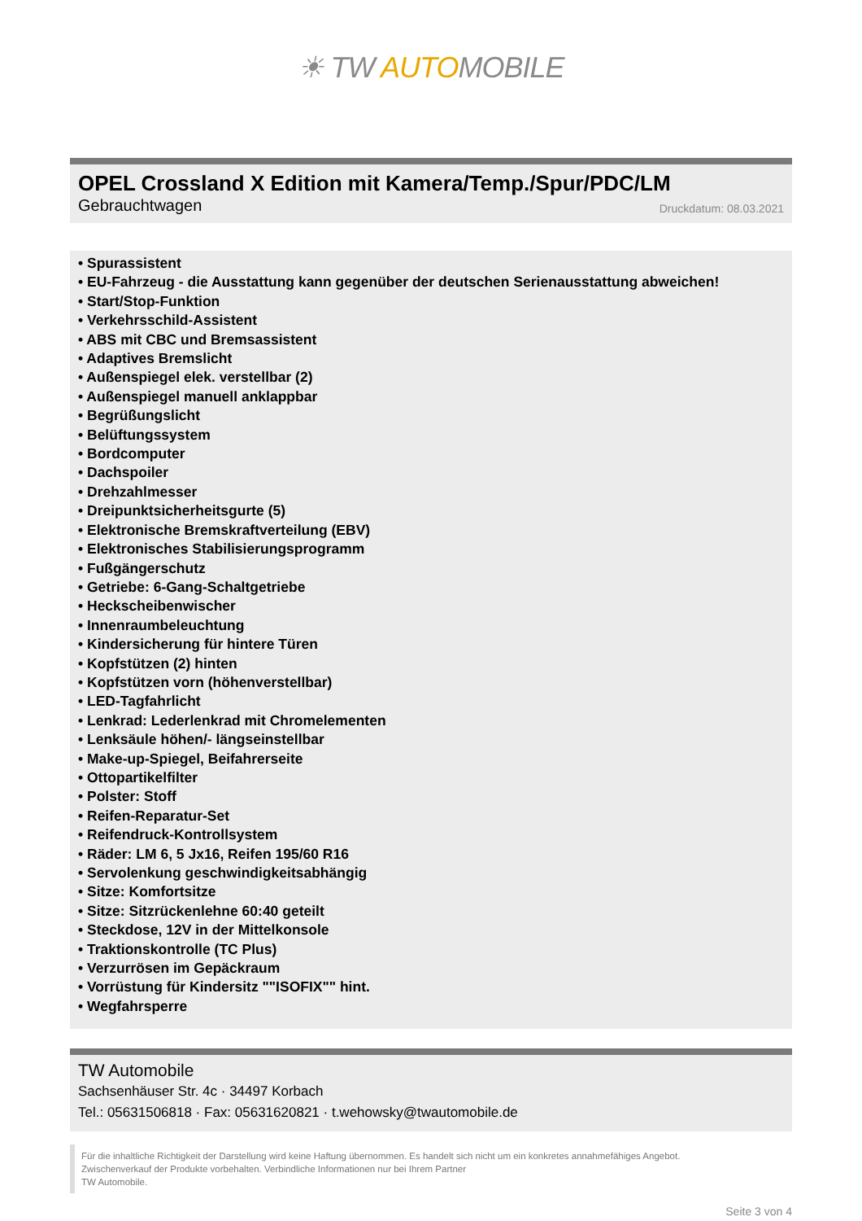☀ TW AUTOMOBILE
OPEL Crossland X Edition mit Kamera/Temp./Spur/PDC/LM
Gebrauchtwagen Druckdatum: 08.03.2021
• Spurassistent
• EU-Fahrzeug - die Ausstattung kann gegenüber der deutschen Serienausstattung abweichen!
• Start/Stop-Funktion
• Verkehrsschild-Assistent
• ABS mit CBC und Bremsassistent
• Adaptives Bremslicht
• Außenspiegel elek. verstellbar (2)
• Außenspiegel manuell anklappbar
• Begrüßungslicht
• Belüftungssystem
• Bordcomputer
• Dachspoiler
• Drehzahlmesser
• Dreipunktsicherheitsgurte (5)
• Elektronische Bremskraftverteilung (EBV)
• Elektronisches Stabilisierungsprogramm
• Fußgängerschutz
• Getriebe: 6-Gang-Schaltgetriebe
• Heckscheibenwischer
• Innenraumbeleuchtung
• Kindersicherung für hintere Türen
• Kopfstützen (2) hinten
• Kopfstützen vorn (höhenverstellbar)
• LED-Tagfahrlicht
• Lenkrad: Lederlenkrad mit Chromelementen
• Lenksäule höhen/- längseinstellbar
• Make-up-Spiegel, Beifahrerseite
• Ottopartikelfilter
• Polster: Stoff
• Reifen-Reparatur-Set
• Reifendruck-Kontrollsystem
• Räder: LM 6, 5 Jx16, Reifen 195/60 R16
• Servolenkung geschwindigkeitsabhängig
• Sitze: Komfortsitze
• Sitze: Sitzrückenlehne 60:40 geteilt
• Steckdose, 12V in der Mittelkonsole
• Traktionskontrolle (TC Plus)
• Verzurrösen im Gepäckraum
• Vorrüstung für Kindersitz ""ISOFIX"" hint.
• Wegfahrsperre
TW Automobile
Sachsenhäuser Str. 4c · 34497 Korbach
Tel.: 05631506818 · Fax: 05631620821 · t.wehowsky@twautomobile.de
Für die inhaltliche Richtigkeit der Darstellung wird keine Haftung übernommen. Es handelt sich nicht um ein konkretes annahmefähiges Angebot.
Zwischenverkauf der Produkte vorbehalten. Verbindliche Informationen nur bei Ihrem Partner
TW Automobile.
Seite 3 von 4